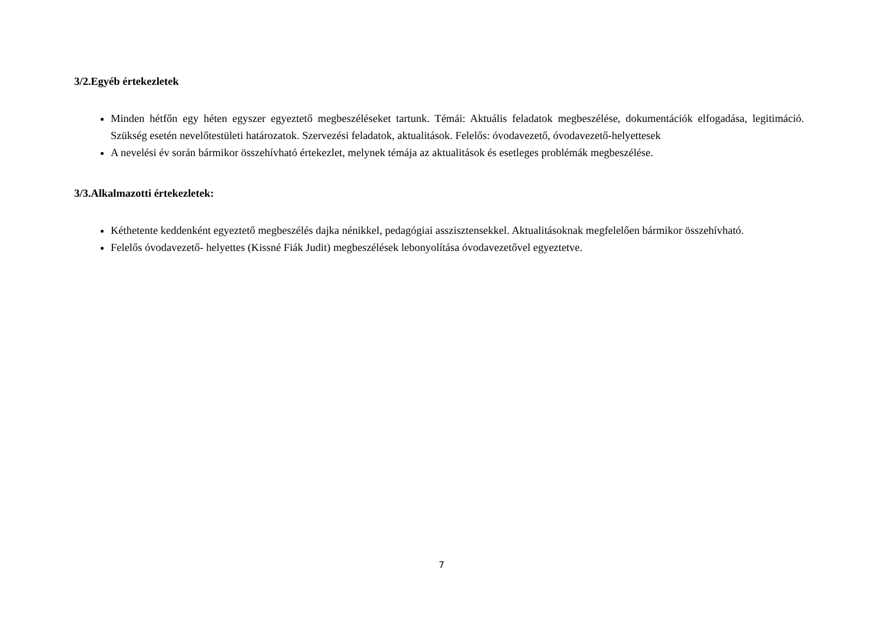3/2.Egyéb értekezletek
Minden hétfőn egy héten egyszer egyeztető megbeszéléseket tartunk. Témái: Aktuális feladatok megbeszélése, dokumentációk elfogadása, legitimáció. Szükség esetén nevelőtestületi határozatok. Szervezési feladatok, aktualitások. Felelős: óvodavezető, óvodavezető-helyettesek
A nevelési év során bármikor összehívható értekezlet, melynek témája az aktualitások és esetleges problémák megbeszélése.
3/3.Alkalmazotti értekezletek:
Kéthetente keddenként egyeztető megbeszélés dajka nénikkel, pedagógiai asszisztensekkel. Aktualitásoknak megfelelően bármikor összehívható.
Felelős óvodavezető- helyettes (Kissné Fiák Judit) megbeszélések lebonyolítása óvodavezetővel egyeztetve.
7